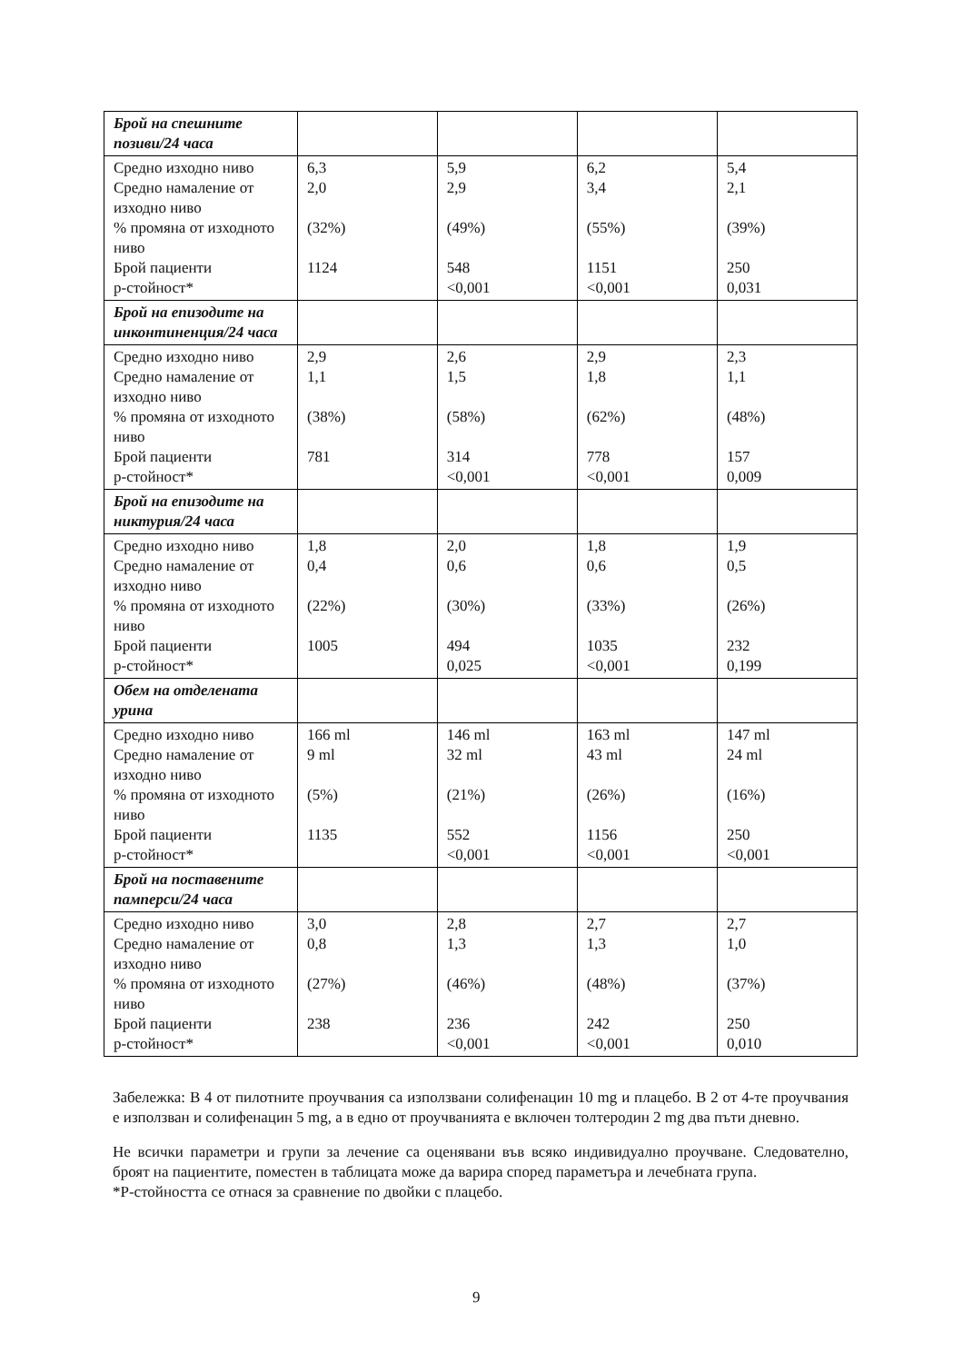| Брой на спешните позиви/24 часа | | | | |
| Средно изходно ниво Средно намаление от изходно ниво % промяна от изходното ниво Брой пациенти p-стойност* | 6,3 2,0 (32%) 1124 | 5,9 2,9 (49%) 548 <0,001 | 6,2 3,4 (55%) 1151 <0,001 | 5,4 2,1 (39%) 250 0,031 |
| Брой на епизодите на инконтиненция/24 часа | | | | |
| Средно изходно ниво Средно намаление от изходно ниво % промяна от изходното ниво Брой пациенти p-стойност* | 2,9 1,1 (38%) 781 | 2,6 1,5 (58%) 314 <0,001 | 2,9 1,8 (62%) 778 <0,001 | 2,3 1,1 (48%) 157 0,009 |
| Брой на епизодите на никтурия/24 часа | | | | |
| Средно изходно ниво Средно намаление от изходно ниво % промяна от изходното ниво Брой пациенти p-стойност* | 1,8 0,4 (22%) 1005 | 2,0 0,6 (30%) 494 0,025 | 1,8 0,6 (33%) 1035 <0,001 | 1,9 0,5 (26%) 232 0,199 |
| Обем на отделената урина | | | | |
| Средно изходно ниво Средно намаление от изходно ниво % промяна от изходното ниво Брой пациенти p-стойност* | 166 ml 9 ml (5%) 1135 | 146 ml 32 ml (21%) 552 <0,001 | 163 ml 43 ml (26%) 1156 <0,001 | 147 ml 24 ml (16%) 250 <0,001 |
| Брой на поставените памперси/24 часа | | | | |
| Средно изходно ниво Средно намаление от изходно ниво % промяна от изходното ниво Брой пациенти p-стойност* | 3,0 0,8 (27%) 238 | 2,8 1,3 (46%) 236 <0,001 | 2,7 1,3 (48%) 242 <0,001 | 2,7 1,0 (37%) 250 0,010 |
Забележка: В 4 от пилотните проучвания са използвани солифенацин 10 mg и плацебо. В 2 от 4-те проучвания е използван и солифенацин 5 mg, а в едно от проучванията е включен толтеродин 2 mg два пъти дневно.
Не всички параметри и групи за лечение са оценявани във всяко индивидуално проучване. Следователно, броят на пациентите, поместен в таблицата може да варира според параметъра и лечебната група.
*P-стойността се отнася за сравнение по двойки с плацебо.
9